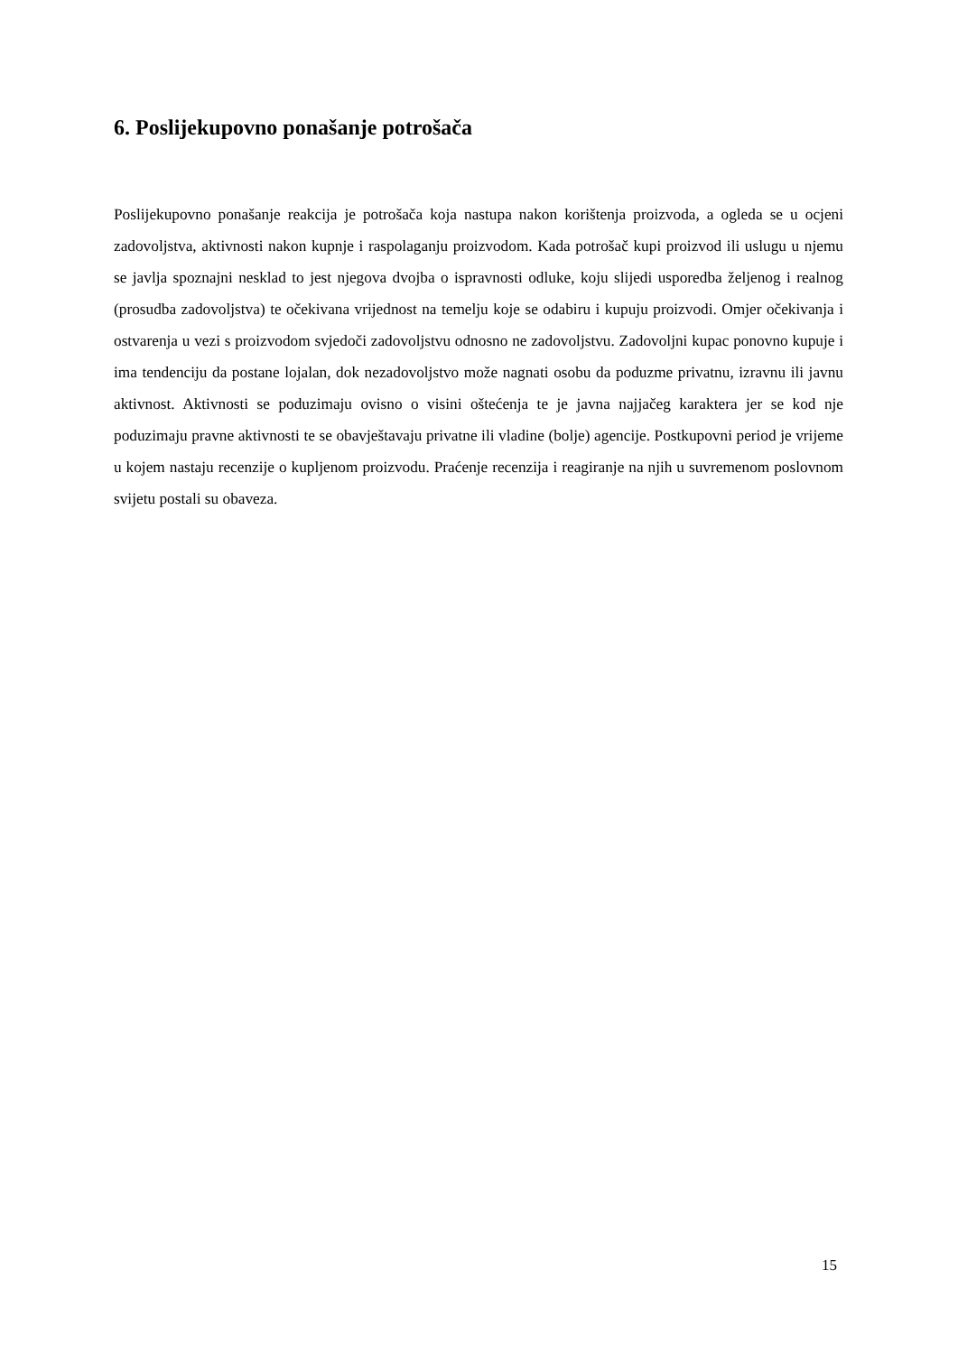6. Poslijekupovno ponašanje potrošača
Poslijekupovno ponašanje reakcija je potrošača koja nastupa nakon korištenja proizvoda, a ogleda se u ocjeni zadovoljstva, aktivnosti nakon kupnje i raspolaganju proizvodom. Kada potrošač kupi proizvod ili uslugu u njemu se javlja spoznajni nesklad to jest njegova dvojba o ispravnosti odluke, koju slijedi usporedba željenog i realnog (prosudba zadovoljstva) te očekivana vrijednost na temelju koje se odabiru i kupuju proizvodi. Omjer očekivanja i ostvarenja u vezi s proizvodom svjedoči zadovoljstvu odnosno ne zadovoljstvu. Zadovoljni kupac ponovno kupuje i ima tendenciju da postane lojalan, dok nezadovoljstvo može nagnati osobu da poduzme privatnu, izravnu ili javnu aktivnost. Aktivnosti se poduzimaju ovisno o visini oštećenja te je javna najjačeg karaktera jer se kod nje poduzimaju pravne aktivnosti te se obavještavaju privatne ili vladine (bolje) agencije. Postkupovni period je vrijeme u kojem nastaju recenzije o kupljenom proizvodu. Praćenje recenzija i reagiranje na njih u suvremenom poslovnom svijetu postali su obaveza.
15